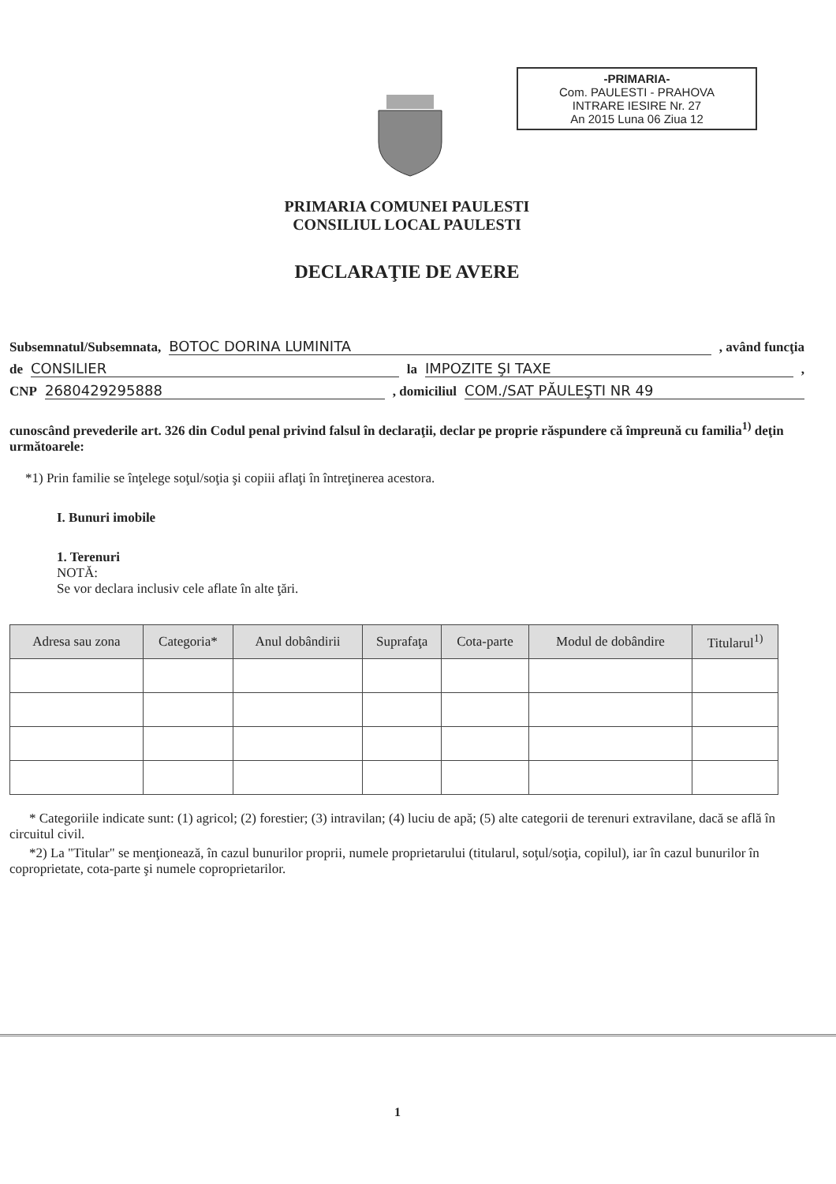-PRIMARIA-
Com. PAULESTI - PRAHOVA
INTRARE IESIRE Nr. 27
An 2015 Luna 06 Ziua 12
PRIMARIA COMUNEI PAULESTI
CONSILIUL LOCAL PAULESTI
DECLARAŢIE DE AVERE
Subsemnatul/Subsemnata, BOTOC DORINA LUMINITA , având funcţia
de CONSILIER la IMPOZITE ŞI TAXE ,
CNP 2680429295888 , domiciliul COM./SAT PĂULEŞTI NR 49
cunoscând prevederile art. 326 din Codul penal privind falsul în declaraţii, declar pe proprie răspundere că împreună cu familia<sup>1)</sup> deţin următoarele:
*1) Prin familie se înţelege soţul/soţia şi copiii aflaţi în întreţinerea acestora.
I. Bunuri imobile
1. Terenuri
NOTĂ:
Se vor declara inclusiv cele aflate în alte ţări.
| Adresa sau zona | Categoria* | Anul dobândirii | Suprafaţa | Cota-parte | Modul de dobândire | Titularul<sup>1)</sup> |
| --- | --- | --- | --- | --- | --- | --- |
* Categoriile indicate sunt: (1) agricol; (2) forestier; (3) intravilan; (4) luciu de apă; (5) alte categorii de terenuri extravilane, dacă se află în circuitul civil.
*2) La "Titular" se menţionează, în cazul bunurilor proprii, numele proprietarului (titularul, soţul/soţia, copilul), iar în cazul bunurilor în coproprietate, cota-parte şi numele coproprietarilor.
1